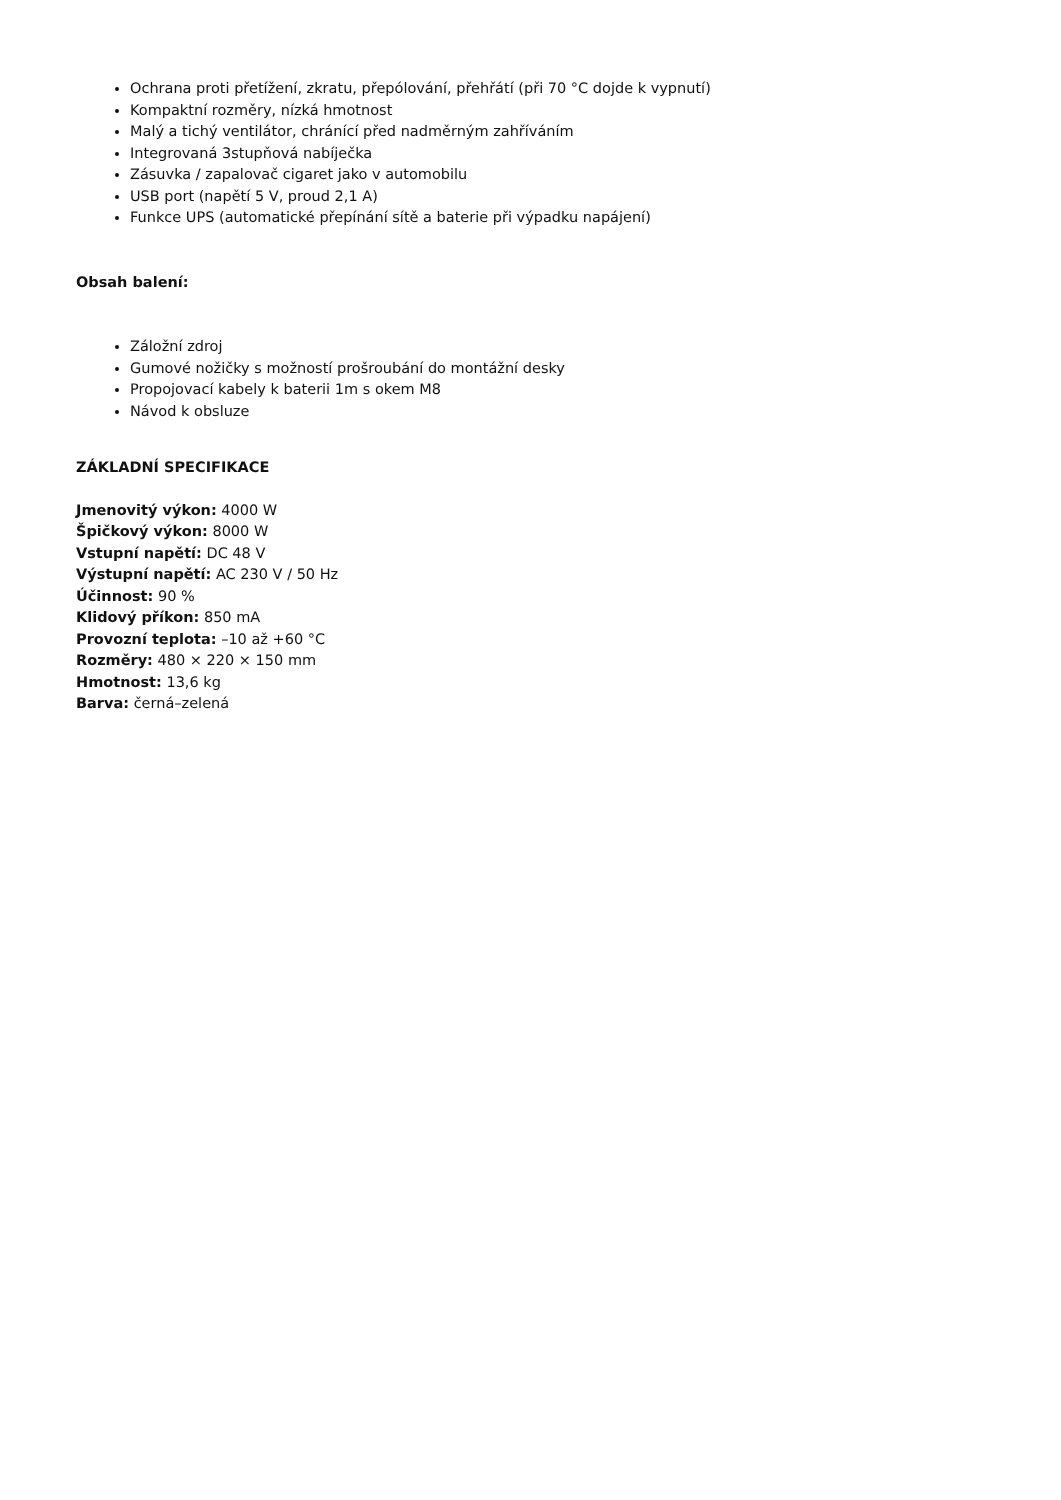Ochrana proti přetížení, zkratu, přepólování, přehřátí (při 70 °C dojde k vypnutí)
Kompaktní rozměry, nízká hmotnost
Malý a tichý ventilátor, chránící před nadměrným zahříváním
Integrovaná 3stupňová nabíječka
Zásuvka / zapalovač cigaret jako v automobilu
USB port (napětí 5 V, proud 2,1 A)
Funkce UPS (automatické přepínání sítě a baterie při výpadku napájení)
Obsah balení:
Záložní zdroj
Gumové nožičky s možností prošroubání do montážní desky
Propojovací kabely k baterii 1m s okem M8
Návod k obsluze
ZÁKLADNÍ SPECIFIKACE
Jmenovitý výkon: 4000 W
Špičkový výkon: 8000 W
Vstupní napětí: DC 48 V
Výstupní napětí: AC 230 V / 50 Hz
Účinnost: 90 %
Klidový příkon: 850 mA
Provozní teplota: –10 až +60 °C
Rozměry: 480 × 220 × 150 mm
Hmotnost: 13,6 kg
Barva: černá–zelená